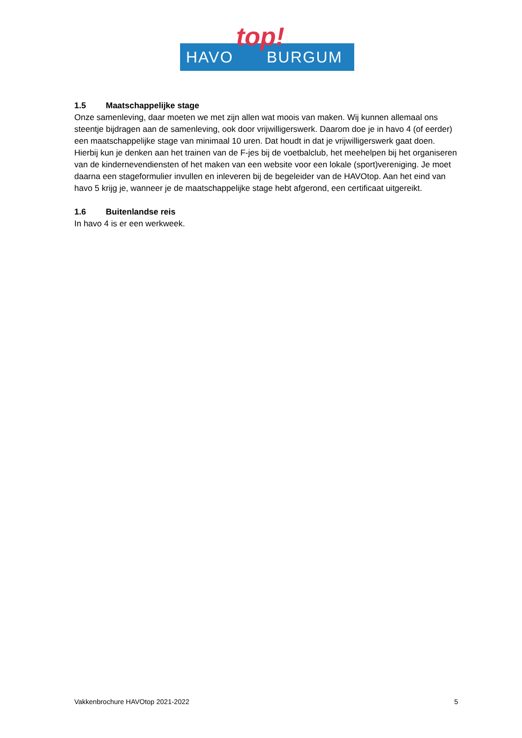HAVO BURGUM top!
1.5 Maatschappelijke stage
Onze samenleving, daar moeten we met zijn allen wat moois van maken. Wij kunnen allemaal ons steentje bijdragen aan de samenleving, ook door vrijwilligerswerk. Daarom doe je in havo 4 (of eerder) een maatschappelijke stage van minimaal 10 uren. Dat houdt in dat je vrijwilligerswerk gaat doen. Hierbij kun je denken aan het trainen van de F-jes bij de voetbalclub, het meehelpen bij het organiseren van de kindernevendiensten of het maken van een website voor een lokale (sport)vereniging. Je moet daarna een stageformulier invullen en inleveren bij de begeleider van de HAVOtop. Aan het eind van havo 5 krijg je, wanneer je de maatschappelijke stage hebt afgerond, een certificaat uitgereikt.
1.6 Buitenlandse reis
In havo 4 is er een werkweek.
Vakkenbrochure HAVOtop 2021-2022 5